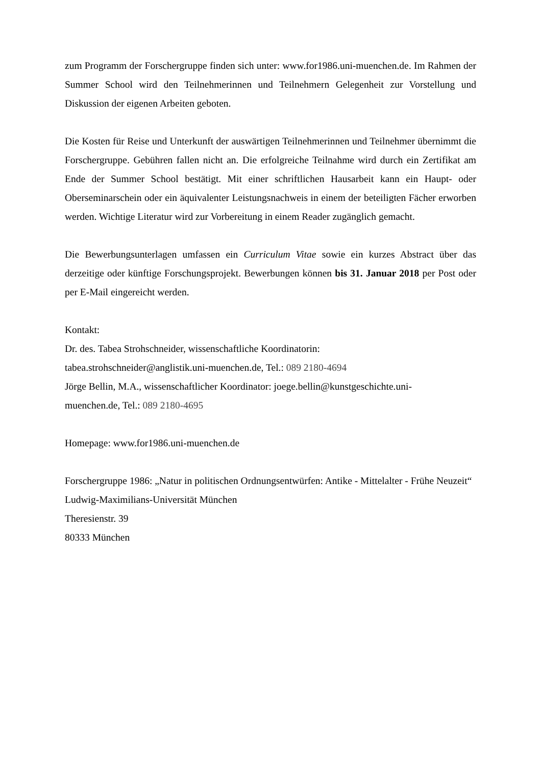zum Programm der Forschergruppe finden sich unter: www.for1986.uni-muenchen.de. Im Rahmen der Summer School wird den Teilnehmerinnen und Teilnehmern Gelegenheit zur Vorstellung und Diskussion der eigenen Arbeiten geboten.
Die Kosten für Reise und Unterkunft der auswärtigen Teilnehmerinnen und Teilnehmer übernimmt die Forschergruppe. Gebühren fallen nicht an. Die erfolgreiche Teilnahme wird durch ein Zertifikat am Ende der Summer School bestätigt. Mit einer schriftlichen Hausarbeit kann ein Haupt- oder Oberseminarschein oder ein äquivalenter Leistungsnachweis in einem der beteiligten Fächer erworben werden. Wichtige Literatur wird zur Vorbereitung in einem Reader zugänglich gemacht.
Die Bewerbungsunterlagen umfassen ein Curriculum Vitae sowie ein kurzes Abstract über das derzeitige oder künftige Forschungsprojekt. Bewerbungen können bis 31. Januar 2018 per Post oder per E-Mail eingereicht werden.
Kontakt:
Dr. des. Tabea Strohschneider, wissenschaftliche Koordinatorin:
tabea.strohschneider@anglistik.uni-muenchen.de, Tel.: 089 2180-4694
Jörge Bellin, M.A., wissenschaftlicher Koordinator: joege.bellin@kunstgeschichte.uni-
muenchen.de, Tel.: 089 2180-4695
Homepage: www.for1986.uni-muenchen.de
Forschergruppe 1986: „Natur in politischen Ordnungsentwürfen: Antike - Mittelalter - Frühe Neuzeit“
Ludwig-Maximilians-Universität München
Theresienstr. 39
80333 München